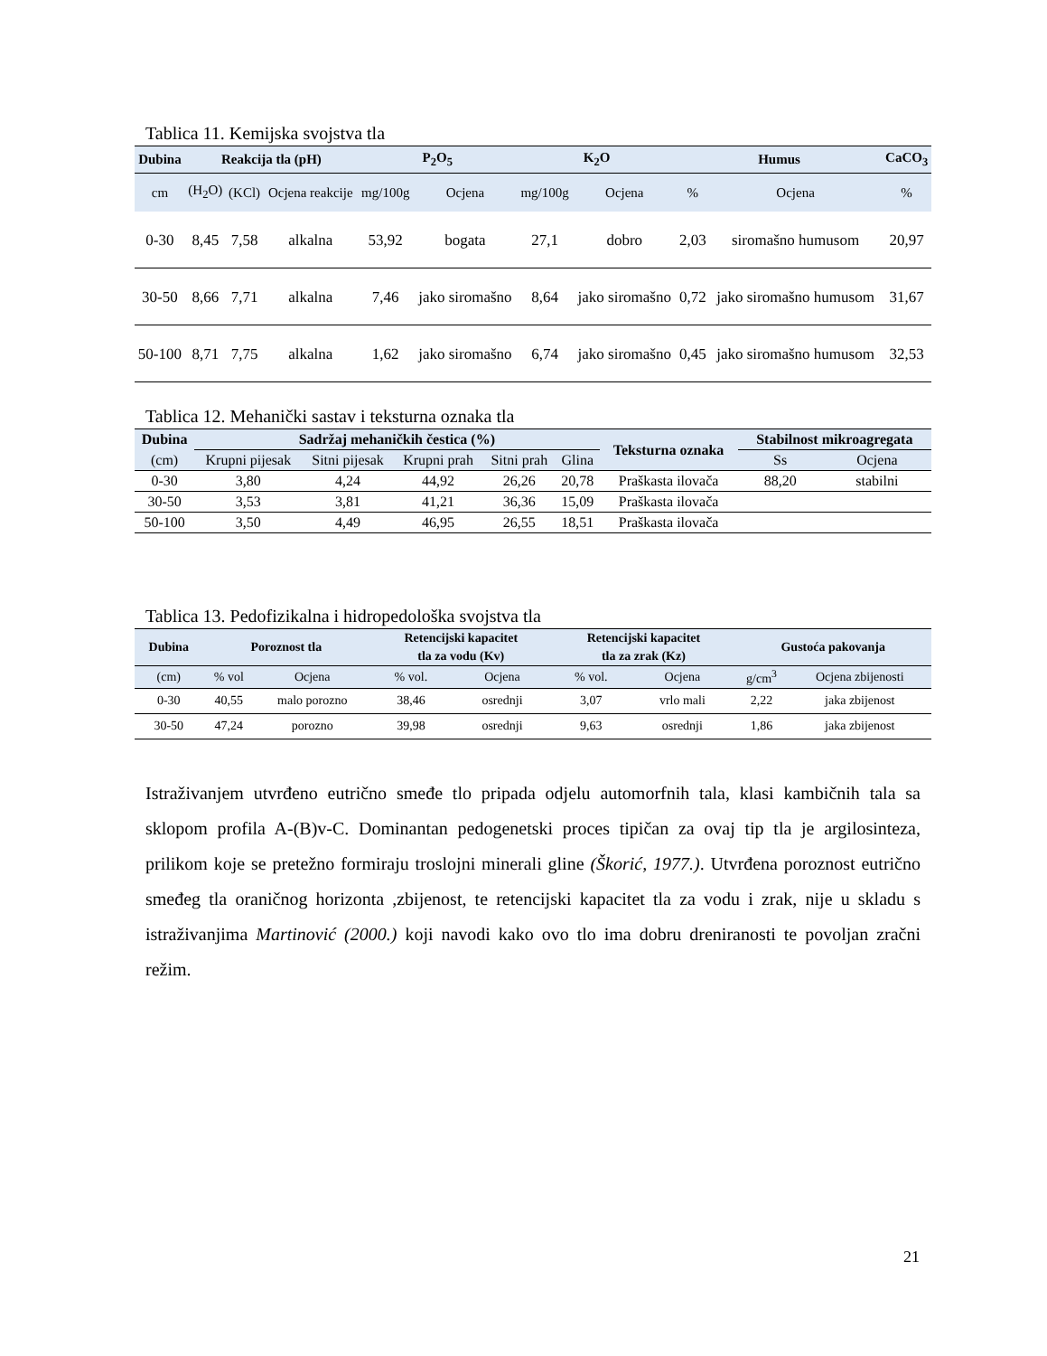Tablica 11. Kemijska svojstva tla
| Dubina | Reakcija tla (pH) | | | P<sub>2</sub>O<sub>5</sub> | | K<sub>2</sub>O | | Humus | | CaCO<sub>3</sub> |
| --- | --- | --- | --- | --- | --- | --- | --- | --- | --- | --- |
| cm | (H<sub>2</sub>O) | (KCl) | Ocjena reakcije | mg/100g | Ocjena | mg/100g | Ocjena | % | Ocjena | % |
| 0-30 | 8,45 | 7,58 | alkalna | 53,92 | bogata | 27,1 | dobro | 2,03 | siromašno humusom | 20,97 |
| 30-50 | 8,66 | 7,71 | alkalna | 7,46 | jako siromašno | 8,64 | jako siromašno | 0,72 | jako siromašno humusom | 31,67 |
| 50-100 | 8,71 | 7,75 | alkalna | 1,62 | jako siromašno | 6,74 | jako siromašno | 0,45 | jako siromašno humusom | 32,53 |
Tablica 12. Mehanički sastav i teksturna oznaka tla
| Dubina | Sadržaj mehaničkih čestica (%) | | | | | Teksturna oznaka | Stabilnost mikroagregata | |
| --- | --- | --- | --- | --- | --- | --- | --- | --- |
| (cm) | Krupni pijesak | Sitni pijesak | Krupni prah | Sitni prah | Glina | | Ss | Ocjena |
| 0-30 | 3,80 | 4,24 | 44,92 | 26,26 | 20,78 | Praškasta ilovača | 88,20 | stabilni |
| 30-50 | 3,53 | 3,81 | 41,21 | 36,36 | 15,09 | Praškasta ilovača | | |
| 50-100 | 3,50 | 4,49 | 46,95 | 26,55 | 18,51 | Praškasta ilovača | | |
Tablica 13. Pedofizikalna i hidropedološka svojstva tla
| Dubina | Poroznost tla | | Retencijski kapacitet | | Retencijski kapacitet | | Gustoća pakovanja | |
| --- | --- | --- | --- | --- | --- | --- | --- | --- |
| | | | tla za vodu (Kv) | | tla za zrak (Kz) | | | |
| (cm) | % vol | Ocjena | % vol. | Ocjena | % vol. | Ocjena | g/cm<sup>3</sup> | Ocjena zbijenosti |
| 0-30 | 40,55 | malo porozno | 38,46 | osrednji | 3,07 | vrlo mali | 2,22 | jaka zbijenost |
| 30-50 | 47,24 | porozno | 39,98 | osrednji | 9,63 | osrednji | 1,86 | jaka zbijenost |
Istraživanjem utvrđeno eutrično smeđe tlo pripada odjelu automorfnih tala, klasi kambičnih tala sa sklopom profila A-(B)v-C. Dominantan pedogenetski proces tipičan za ovaj tip tla je argilosinteza, prilikom koje se pretežno formiraju troslojni minerali gline (Škorić, 1977.). Utvrđena poroznost eutrično smeđeg tla oraničnog horizonta ,zbijenost, te retencijski kapacitet tla za vodu i zrak, nije u skladu s istraživanjima Martinović (2000.) koji navodi kako ovo tlo ima dobru dreniranosti te povoljan zračni režim.
21